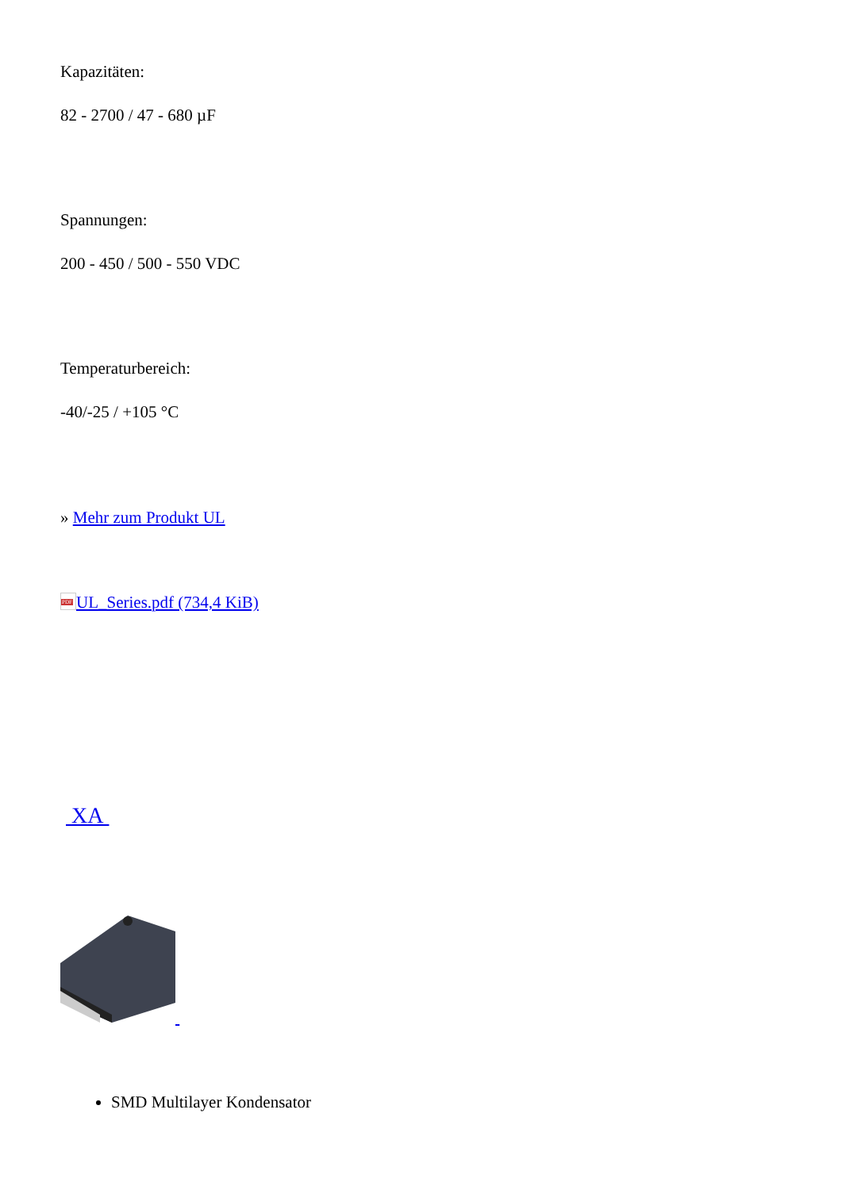Kapazitäten:
82 - 2700 / 47 - 680 µF
Spannungen:
200 - 450 / 500 - 550 VDC
Temperaturbereich:
-40/-25 / +105 °C
» Mehr zum Produkt UL
PDF UL_Series.pdf (734,4 KiB)
XA
SMD Multilayer Kondensator